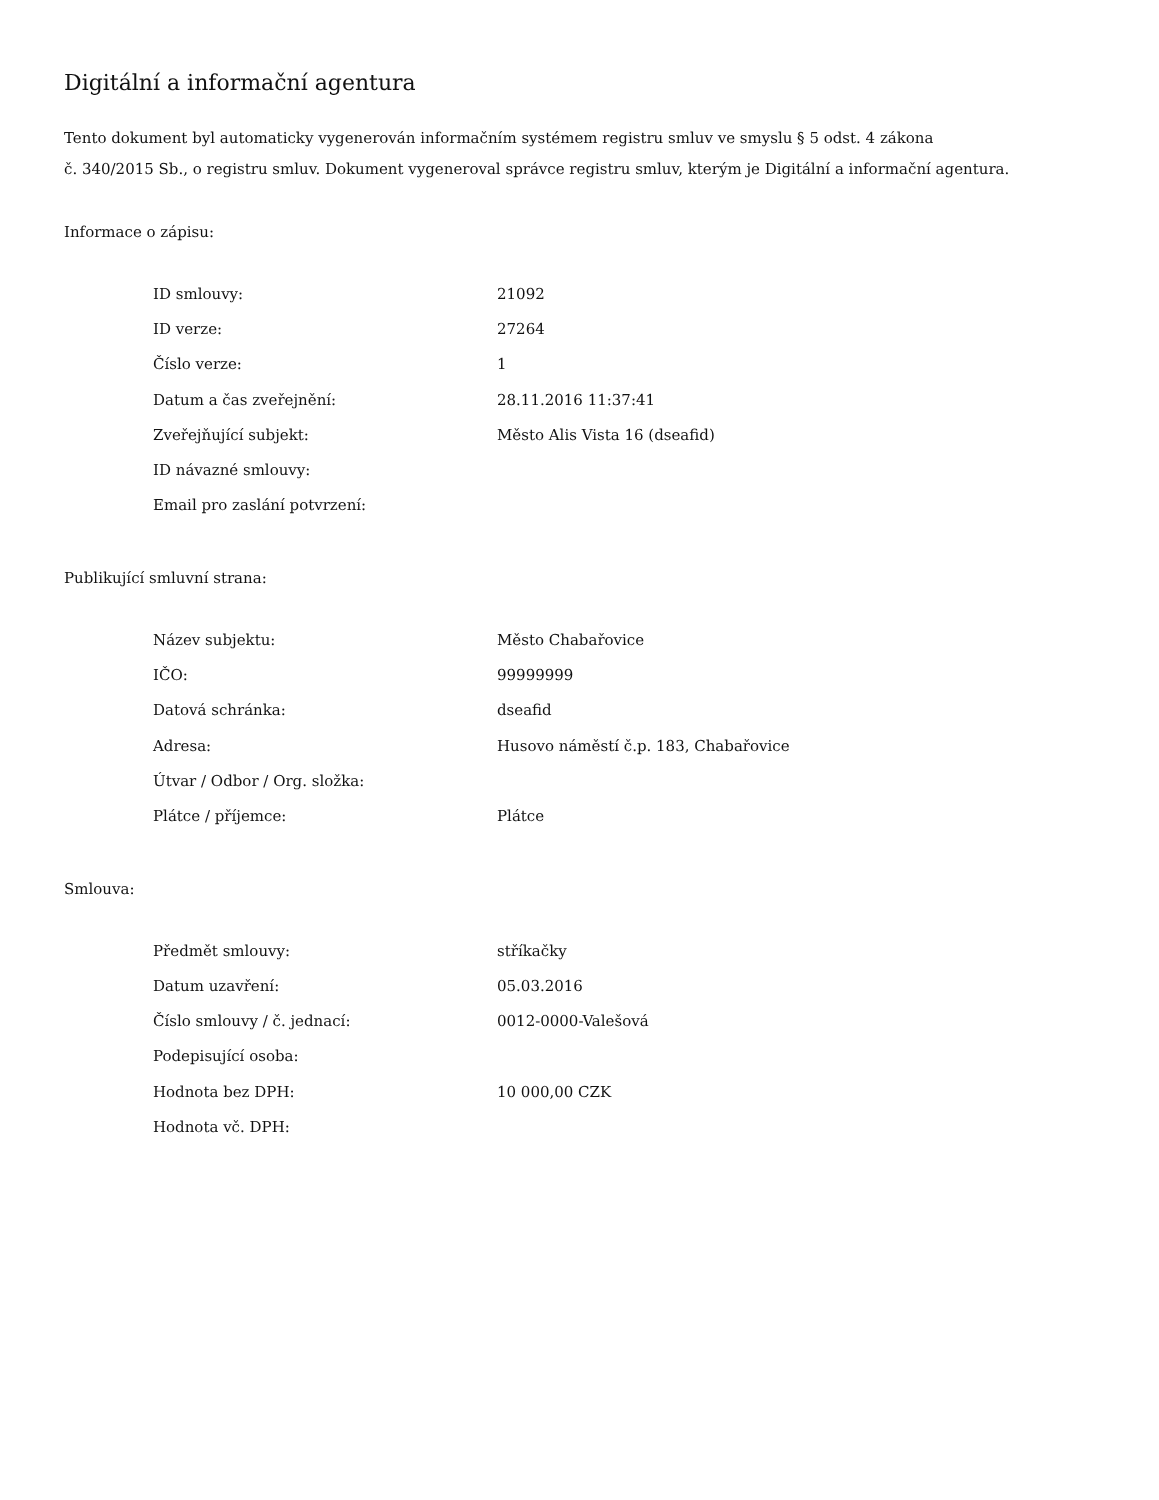Digitální a informační agentura
Tento dokument byl automaticky vygenerován informačním systémem registru smluv ve smyslu § 5 odst. 4 zákona
č. 340/2015 Sb., o registru smluv. Dokument vygeneroval správce registru smluv, kterým je Digitální a informační agentura.
Informace o zápisu:
| ID smlouvy: | 21092 |
| ID verze: | 27264 |
| Číslo verze: | 1 |
| Datum a čas zveřejnění: | 28.11.2016 11:37:41 |
| Zveřejňující subjekt: | Město Alis Vista 16 (dseafid) |
| ID návazné smlouvy: | |
| Email pro zaslání potvrzení: | |
Publikující smluvní strana:
| Název subjektu: | Město Chabařovice |
| IČO: | 99999999 |
| Datová schránka: | dseafid |
| Adresa: | Husovo náměstí č.p. 183, Chabařovice |
| Útvar / Odbor / Org. složka: | |
| Plátce / příjemce: | Plátce |
Smlouva:
| Předmět smlouvy: | stříkačky |
| Datum uzavření: | 05.03.2016 |
| Číslo smlouvy / č. jednací: | 0012-0000-Valešová |
| Podepisující osoba: | |
| Hodnota bez DPH: | 10 000,00 CZK |
| Hodnota vč. DPH: | |